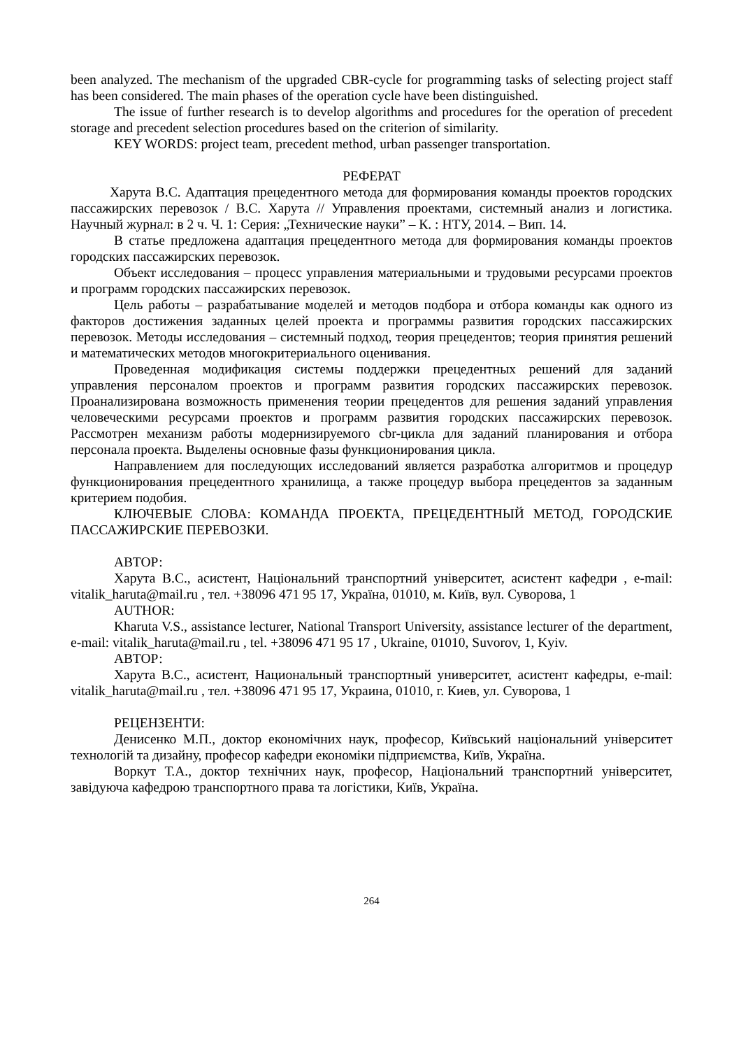been analyzed. The mechanism of the upgraded CBR-cycle for programming tasks of selecting project staff has been considered. The main phases of the operation cycle have been distinguished.
The issue of further research is to develop algorithms and procedures for the operation of precedent storage and precedent selection procedures based on the criterion of similarity.
KEY WORDS: project team, precedent method, urban passenger transportation.
РЕФЕРАТ
Харута В.С. Адаптация прецедентного метода для формирования команды проектов городских пассажирских перевозок / В.С. Харута // Управления проектами, системный анализ и логистика. Научный журнал: в 2 ч. Ч. 1: Серия: „Технические науки” – К. : НТУ, 2014. – Вип. 14.
В статье предложена адаптация прецедентного метода для формирования команды проектов городских пассажирских перевозок.
Объект исследования – процесс управления материальными и трудовыми ресурсами проектов и программ городских пассажирских перевозок.
Цель работы – разрабатывание моделей и методов подбора и отбора команды как одного из факторов достижения заданных целей проекта и программы развития городских пассажирских перевозок. Методы исследования – системный подход, теория прецедентов; теория принятия решений и математических методов многокритериального оценивания.
Проведенная модификация системы поддержки прецедентных решений для заданий управления персоналом проектов и программ развития городских пассажирских перевозок. Проанализирована возможность применения теории прецедентов для решения заданий управления человеческими ресурсами проектов и программ развития городских пассажирских перевозок. Рассмотрен механизм работы модернизируемого cbr-цикла для заданий планирования и отбора персонала проекта. Выделены основные фазы функционирования цикла.
Направлением для последующих исследований является разработка алгоритмов и процедур функционирования прецедентного хранилища, а также процедур выбора прецедентов за заданным критерием подобия.
КЛЮЧЕВЫЕ СЛОВА: КОМАНДА ПРОЕКТА, ПРЕЦЕДЕНТНЫЙ МЕТОД, ГОРОДСКИЕ ПАССАЖИРСКИЕ ПЕРЕВОЗКИ.
АВТОР:
Харута В.С., асистент, Національний транспортний університет, асистент кафедри , e-mail: vitalik_haruta@mail.ru , тел. +38096 471 95 17, Україна, 01010, м. Київ, вул. Суворова, 1
AUTHOR:
Kharuta V.S., assistance lecturer, National Transport University, assistance lecturer of the department, e-mail: vitalik_haruta@mail.ru , tel. +38096 471 95 17 , Ukraine, 01010, Suvorov, 1, Kyiv.
АВТОР:
Харута В.С., асистент, Национальный транспортный университет, асистент кафедры, e-mail: vitalik_haruta@mail.ru , тел. +38096 471 95 17, Украина, 01010, г. Киев, ул. Суворова, 1
РЕЦЕНЗЕНТИ:
Денисенко М.П., доктор економічних наук, професор, Київський національний університет технологій та дизайну, професор кафедри економіки підприємства, Київ, Україна.
Воркут Т.А., доктор технічних наук, професор, Національний транспортний університет, завідуюча кафедрою транспортного права та логістики, Київ, Україна.
264